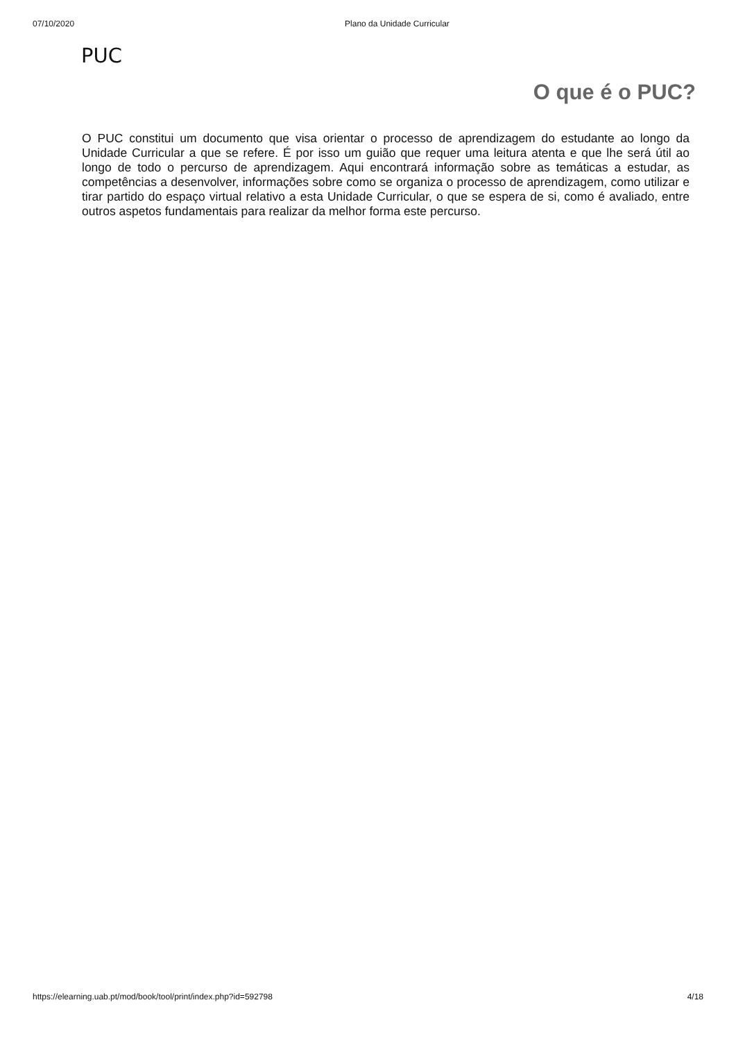07/10/2020 Plano da Unidade Curricular
PUC
O que é o PUC?
O PUC constitui um documento que visa orientar o processo de aprendizagem do estudante ao longo da Unidade Curricular a que se refere. É por isso um guião que requer uma leitura atenta e que lhe será útil ao longo de todo o percurso de aprendizagem. Aqui encontrará informação sobre as temáticas a estudar, as competências a desenvolver, informações sobre como se organiza o processo de aprendizagem, como utilizar e tirar partido do espaço virtual relativo a esta Unidade Curricular, o que se espera de si, como é avaliado, entre outros aspetos fundamentais para realizar da melhor forma este percurso.
https://elearning.uab.pt/mod/book/tool/print/index.php?id=592798 4/18